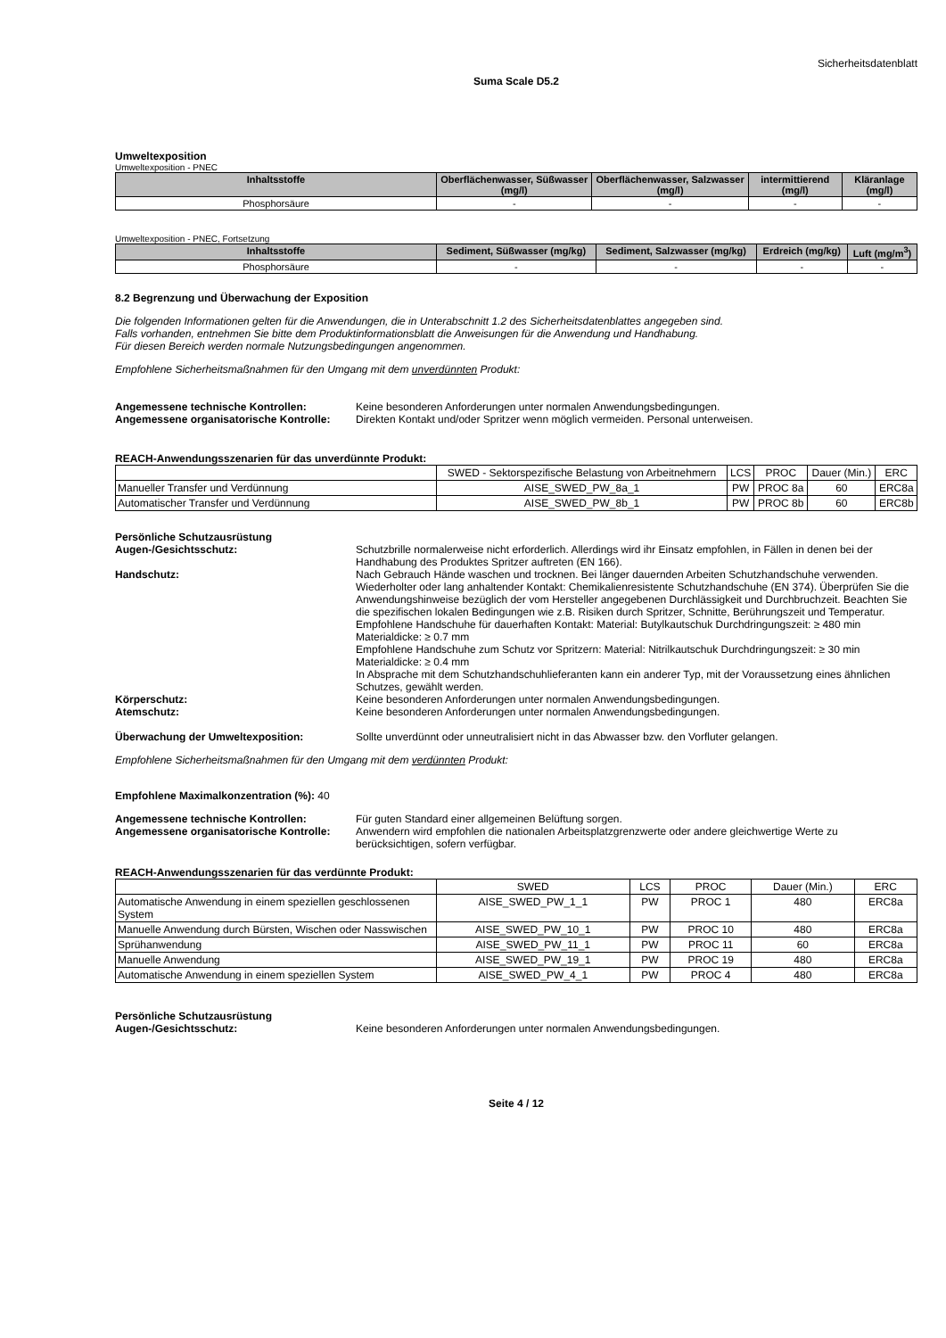Sicherheitsdatenblatt
Suma Scale D5.2
Umweltexposition
Umweltexposition - PNEC
| Inhaltsstoffe | Oberflächenwasser, Süßwasser (mg/l) | Oberflächenwasser, Salzwasser (mg/l) | intermittierend (mg/l) | Kläranlage (mg/l) |
| --- | --- | --- | --- | --- |
| Phosphorsäure | - | - | - | - |
Umweltexposition - PNEC, Fortsetzung
| Inhaltsstoffe | Sediment, Süßwasser (mg/kg) | Sediment, Salzwasser (mg/kg) | Erdreich (mg/kg) | Luft (mg/m<sup>3</sup>) |
| --- | --- | --- | --- | --- |
| Phosphorsäure | - | - | - | - |
8.2 Begrenzung und Überwachung der Exposition
Die folgenden Informationen gelten für die Anwendungen, die in Unterabschnitt 1.2 des Sicherheitsdatenblattes angegeben sind.
Falls vorhanden, entnehmen Sie bitte dem Produktinformationsblatt die Anweisungen für die Anwendung und Handhabung.
Für diesen Bereich werden normale Nutzungsbedingungen angenommen.
Empfohlene Sicherheitsmaßnahmen für den Umgang mit dem unverdünnten Produkt:
Angemessene technische Kontrollen: Keine besonderen Anforderungen unter normalen Anwendungsbedingungen.
Angemessene organisatorische Kontrolle:
Direkten Kontakt und/oder Spritzer wenn möglich vermeiden. Personal unterweisen.
REACH-Anwendungsszenarien für das unverdünnte Produkt:
| | SWED - Sektorspezifische Belastung von Arbeitnehmern | LCS | PROC | Dauer (Min.) | ERC |
| Manueller Transfer und Verdünnung | AISE_SWED_PW_8a_1 | PW | PROC 8a | 60 | ERC8a |
| Automatischer Transfer und Verdünnung | AISE_SWED_PW_8b_1 | PW | PROC 8b | 60 | ERC8b |
Persönliche Schutzausrüstung
Augen-/Gesichtsschutz: Schutzbrille normalerweise nicht erforderlich. Allerdings wird ihr Einsatz empfohlen, in Fällen in denen bei der Handhabung des Produktes Spritzer auftreten (EN 166).
Handschutz: Nach Gebrauch Hände waschen und trocknen. Bei länger dauernden Arbeiten Schutzhandschuhe verwenden. Wiederholter oder lang anhaltender Kontakt: Chemikalienresistente Schutzhandschuhe (EN 374). Überprüfen Sie die Anwendungshinweise bezüglich der vom Hersteller angegebenen Durchlässigkeit und Durchbruchzeit. Beachten Sie die spezifischen lokalen Bedingungen wie z.B. Risiken durch Spritzer, Schnitte, Berührungszeit und Temperatur.
Empfohlene Handschuhe für dauerhaften Kontakt: Material: Butylkautschuk Durchdringungszeit: ≥ 480 min Materialdicke: ≥ 0.7 mm
Empfohlene Handschuhe zum Schutz vor Spritzern: Material: Nitrilkautschuk Durchdringungszeit: ≥ 30 min Materialdicke: ≥ 0.4 mm
In Absprache mit dem Schutzhandschuhlieferanten kann ein anderer Typ, mit der Voraussetzung eines ähnlichen Schutzes, gewählt werden.
Körperschutz: Keine besonderen Anforderungen unter normalen Anwendungsbedingungen.
Atemschutz: Keine besonderen Anforderungen unter normalen Anwendungsbedingungen.
Überwachung der Umweltexposition: Sollte unverdünnt oder unneutralisiert nicht in das Abwasser bzw. den Vorfluter gelangen.
Empfohlene Sicherheitsmaßnahmen für den Umgang mit dem verdünnten Produkt:
Empfohlene Maximalkonzentration (%): 40
Angemessene technische Kontrollen: Für guten Standard einer allgemeinen Belüftung sorgen.
Angemessene organisatorische Kontrolle:
Anwendern wird empfohlen die nationalen Arbeitsplatzgrenzwerte oder andere gleichwertige Werte zu berücksichtigen, sofern verfügbar.
REACH-Anwendungsszenarien für das verdünnte Produkt:
| | SWED | LCS | PROC | Dauer (Min.) | ERC |
| Automatische Anwendung in einem speziellen geschlossenen System | AISE_SWED_PW_1_1 | PW | PROC 1 | 480 | ERC8a |
| Manuelle Anwendung durch Bürsten, Wischen oder Nasswischen | AISE_SWED_PW_10_1 | PW | PROC 10 | 480 | ERC8a |
| Sprühanwendung | AISE_SWED_PW_11_1 | PW | PROC 11 | 60 | ERC8a |
| Manuelle Anwendung | AISE_SWED_PW_19_1 | PW | PROC 19 | 480 | ERC8a |
| Automatische Anwendung in einem speziellen System | AISE_SWED_PW_4_1 | PW | PROC 4 | 480 | ERC8a |
Persönliche Schutzausrüstung
Augen-/Gesichtsschutz: Keine besonderen Anforderungen unter normalen Anwendungsbedingungen.
Seite 4 / 12